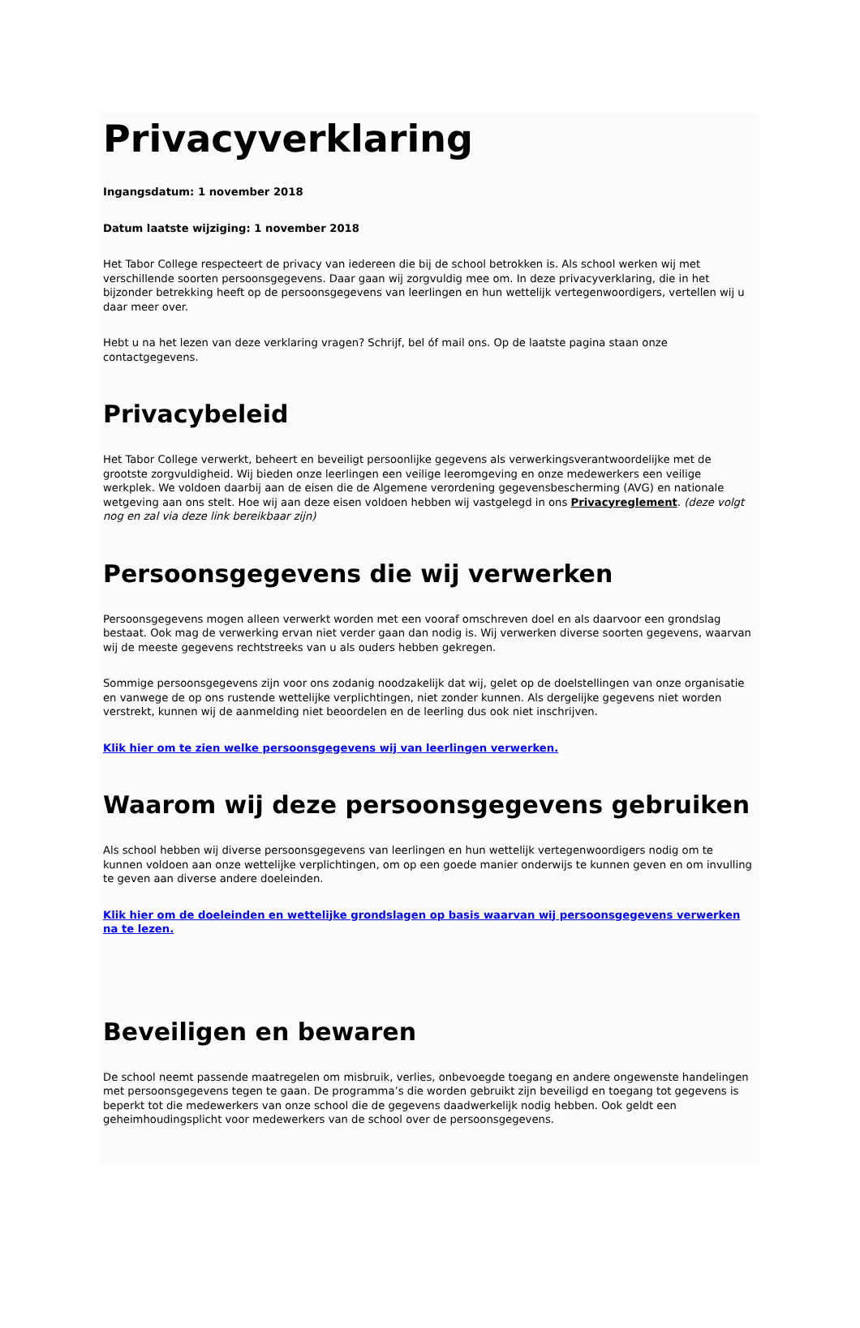Privacyverklaring
Ingangsdatum: 1 november 2018
Datum laatste wijziging: 1 november 2018
Het Tabor College respecteert de privacy van iedereen die bij de school betrokken is. Als school werken wij met verschillende soorten persoonsgegevens. Daar gaan wij zorgvuldig mee om. In deze privacyverklaring, die in het bijzonder betrekking heeft op de persoonsgegevens van leerlingen en hun wettelijk vertegenwoordigers, vertellen wij u daar meer over.
Hebt u na het lezen van deze verklaring vragen? Schrijf, bel óf mail ons. Op de laatste pagina staan onze contactgegevens.
Privacybeleid
Het Tabor College verwerkt, beheert en beveiligt persoonlijke gegevens als verwerkingsverantwoordelijke met de grootste zorgvuldigheid. Wij bieden onze leerlingen een veilige leeromgeving en onze medewerkers een veilige werkplek. We voldoen daarbij aan de eisen die de Algemene verordening gegevensbescherming (AVG) en nationale wetgeving aan ons stelt. Hoe wij aan deze eisen voldoen hebben wij vastgelegd in ons Privacyreglement. (deze volgt nog en zal via deze link bereikbaar zijn)
Persoonsgegevens die wij verwerken
Persoonsgegevens mogen alleen verwerkt worden met een vooraf omschreven doel en als daarvoor een grondslag bestaat. Ook mag de verwerking ervan niet verder gaan dan nodig is. Wij verwerken diverse soorten gegevens, waarvan wij de meeste gegevens rechtstreeks van u als ouders hebben gekregen.
Sommige persoonsgegevens zijn voor ons zodanig noodzakelijk dat wij, gelet op de doelstellingen van onze organisatie en vanwege de op ons rustende wettelijke verplichtingen, niet zonder kunnen. Als dergelijke gegevens niet worden verstrekt, kunnen wij de aanmelding niet beoordelen en de leerling dus ook niet inschrijven.
Klik hier om te zien welke persoonsgegevens wij van leerlingen verwerken.
Waarom wij deze persoonsgegevens gebruiken
Als school hebben wij diverse persoonsgegevens van leerlingen en hun wettelijk vertegenwoordigers nodig om te kunnen voldoen aan onze wettelijke verplichtingen, om op een goede manier onderwijs te kunnen geven en om invulling te geven aan diverse andere doeleinden.
Klik hier om de doeleinden en wettelijke grondslagen op basis waarvan wij persoonsgegevens verwerken na te lezen.
Beveiligen en bewaren
De school neemt passende maatregelen om misbruik, verlies, onbevoegde toegang en andere ongewenste handelingen met persoonsgegevens tegen te gaan. De programma’s die worden gebruikt zijn beveiligd en toegang tot gegevens is beperkt tot die medewerkers van onze school die de gegevens daadwerkelijk nodig hebben. Ook geldt een geheimhoudingsplicht voor medewerkers van de school over de persoonsgegevens.